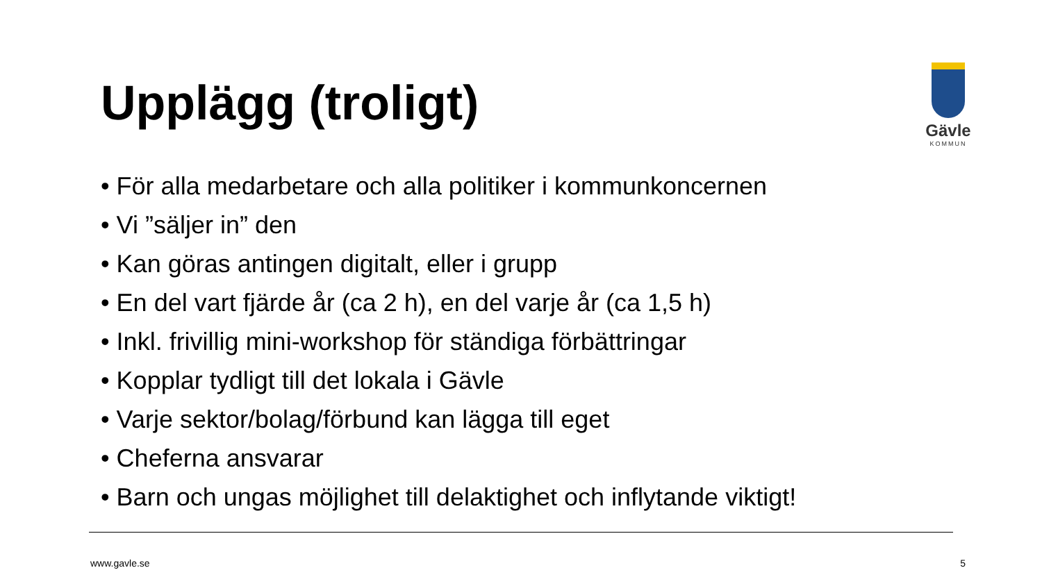Upplägg (troligt)
Gävle
KOMMUN
• För alla medarbetare och alla politiker i kommunkoncernen
• Vi ”säljer in” den
• Kan göras antingen digitalt, eller i grupp
• En del vart fjärde år (ca 2 h), en del varje år (ca 1,5 h)
• Inkl. frivillig mini-workshop för ständiga förbättringar
• Kopplar tydligt till det lokala i Gävle
• Varje sektor/bolag/förbund kan lägga till eget
• Cheferna ansvarar
• Barn och ungas möjlighet till delaktighet och inflytande viktigt!
www.gavle.se 5